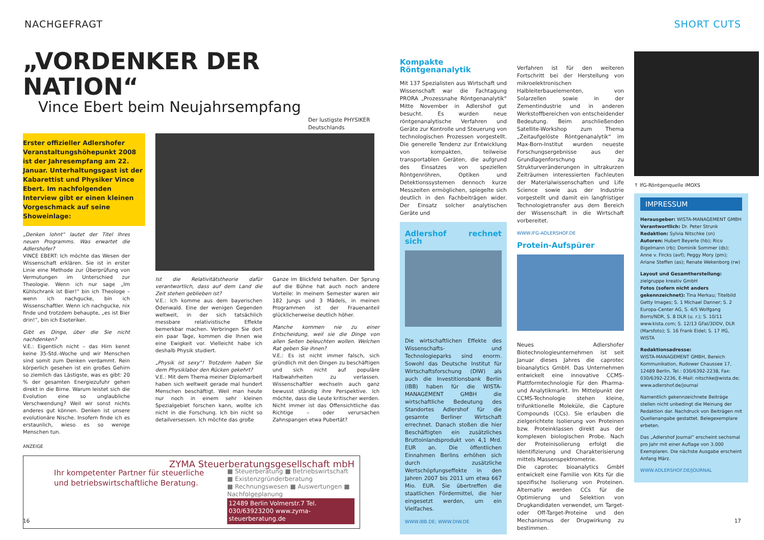NACHGEFRAGT SHORT CUTS
„VORDENKER DER NATION“
Vince Ebert beim Neujahrsempfang
Der lustigste PHYSIKER Deutschlands
Erster offizieller Adlershofer Veranstaltungshöhepunkt 2008 ist der Jahresempfang am 22. Januar. Unterhaltungsgast ist der Kabarettist und Physiker Vince Ebert. Im nachfolgenden Interview gibt er einen kleinen Vorgeschmack auf seine Showeinlage:
„Denken lohnt“ lautet der Titel Ihres neuen Programms. Was erwartet die Adlershofer?
VINCE EBERT: Ich möchte das Wesen der Wissenschaft erklären. Sie ist in erster Linie eine Methode zur Überprüfung von Vermutungen im Unterschied zur Theologie. Wenn ich nur sage „Im Kühlschrank ist Bier!“ bin ich Theologe – wenn ich nachgucke, bin ich Wissenschaftler. Wenn ich nachgucke, nix finde und trotzdem behaupte, „es ist Bier drin!“, bin ich Esoteriker.
Gibt es Dinge, über die Sie nicht nachdenken?
V.E.: Eigentlich nicht – das Hirn kennt keine 35-Std.-Woche und wir Menschen sind somit zum Denken verdammt. Rein körperlich gesehen ist ein großes Gehirn so ziemlich das Lästigste, was es gibt: 20 % der gesamten Energiezufuhr gehen direkt in die Birne. Warum leistet sich die Evolution eine so unglaubliche Verschwendung? Weil wir sonst nichts anderes gut können. Denken ist unsere evolutionäre Nische. Insofern finde ich es erstaunlich, wieso es so wenige Menschen tun.
Ist die Relativitätstheorie dafür verantwortlich, dass auf dem Land die Zeit stehen geblieben ist?
V.E.: Ich komme aus dem bayerischen Odenwald. Eine der wenigen Gegenden weltweit, in der sich tatsächlich messbare relativistische Effekte bemerkbar machen. Verbringen Sie dort ein paar Tage, kommen die Ihnen wie eine Ewigkeit vor. Vielleicht habe ich deshalb Physik studiert.
„Physik ist sexy“! Trotzdem haben Sie dem Physiklabor den Rücken gekehrt?
V.E.: Mit dem Thema meiner Diplomarbeit haben sich weltweit gerade mal hundert Menschen beschäftigt. Weil man heute nur noch in einem sehr kleinen Spezialgebiet forschen kann, wollte ich nicht in die Forschung. Ich bin nicht so detailversessen. Ich möchte das große
Ganze im Blickfeld behalten. Der Sprung auf die Bühne hat auch noch andere Vorteile: In meinem Semester waren wir 182 Jungs und 3 Mädels, in meinen Programmen ist der Frauenanteil glücklicherweise deutlich höher.
Manche kommen nie zu einer Entscheidung, weil sie die Dinge von allen Seiten beleuchten wollen. Welchen Rat geben Sie ihnen?
V.E.: Es ist nicht immer falsch, sich gründlich mit den Dingen zu beschäftigen und sich nicht auf populäre Halbwahrheiten zu verlassen. Wissenschaftler wechseln auch ganz bewusst ständig ihre Perspektive. Ich möchte, dass die Leute kritischer werden. Nicht immer ist das Offensichtliche das Richtige – oder verursachen Zahnspangen etwa Pubertät?
ANZEIGE
ZYMA Steuerberatungsgesellschaft mbH
Ihr kompetenter Partner für steuerliche und betriebswirtschaftliche Beratung.
■ Steuerberatung ■ Betriebswirtschaft ■ Existenzgründerberatung
■ Rechnungswesen ■ Auswertungen ■ Nachfolgeplanung
12489 Berlin Volmerstr.7 Tel. 030/63923200 www.zyma-steuerberatung.de
Kompakte Röntgenanalytik
Mit 137 Spezialisten aus Wirtschaft und Wissenschaft war die Fachtagung PRORA „Prozessnahe Röntgenanalytik“ Mitte November in Adlershof gut besucht. Es wurden neue röntgenanalytische Verfahren und Geräte zur Kontrolle und Steuerung von technologischen Prozessen vorgestellt. Die generelle Tendenz zur Entwicklung von kompakten, teilweise transportablen Geräten, die aufgrund des Einsatzes von speziellen Röntgenröhren, Optiken und Detektionssystemen dennoch kurze Messzeiten ermöglichen, spiegelte sich deutlich in den Fachbeiträgen wider. Der Einsatz solcher analytischen Geräte und
Adlershof rechnet sich
Die wirtschaftlichen Effekte des Wissenschafts- und Technologieparks sind enorm. Sowohl das Deutsche Institut für Wirtschaftsforschung (DIW) als auch die Investitionsbank Berlin (IBB) haben für die WISTA-MANAGEMENT GMBH die wirtschaftliche Bedeutung des Standortes Adlershof für die gesamte Berliner Wirtschaft errechnet. Danach stoßen die hier Beschäftigten ein zusätzliches Bruttoinlandsprodukt von 4,1 Mrd. EUR an. Die öffentlichen Einnahmen Berlins erhöhen sich durch zusätzliche Wertschöpfungseffekte in den Jahren 2007 bis 2011 um etwa 667 Mio. EUR. Sie übertreffen die staatlichen Fördermittel, die hier eingesetzt werden, um ein Vielfaches.
WWW.IBB.DE; WWW.DIW.DE
Verfahren ist für den weiteren Fortschritt bei der Herstellung von mikroelektronischen Halbleiterbauelementen, von Solarzellen sowie in der Zementindustrie und in anderen Werkstoffbereichen von entscheidender Bedeutung. Beim anschließenden Satellite-Workshop zum Thema „Zeitaufgelöste Röntgenanalytik“ im Max-Born-Institut wurden neueste Forschungsergebnisse aus der Grundlagenforschung zu Strukturveränderungen in ultrakurzen Zeiträumen interessierten Fachleuten der Materialwissenschaften und Life Science sowie aus der Industrie vorgestellt und damit ein langfristiger Technologietransfer aus dem Bereich der Wissenschaft in die Wirtschaft vorbereitet.
WWW.IFG-ADLERSHOF.DE
Protein-Aufspürer
Neues Adlershofer Biotechnologieunternehmen ist seit Januar dieses Jahres die caprotec bioanalytics GmbH. Das Unternehmen entwickelt eine innovative CCMS-Plattformtechnologie für den Pharma- und Analytikmarkt. Im Mittelpunkt der CCMS-Technologie stehen kleine, trifunktionelle Moleküle, die Capture Compounds (CCs). Sie erlauben die zielgerichtete Isolierung von Proteinen bzw. Proteinklassen direkt aus der komplexen biologischen Probe. Nach der Proteinisolierung erfolgt die Identifizierung und Charakterisierung mittels Massenspektrometrie.
Die caprotec bioanalytics GmbH entwickelt eine Familie von Kits für die spezifische Isolierung von Proteinen. Alternativ werden CCs für die Optimierung und Selektion von Drugkandidaten verwendet, um Target- oder Off-Target-Proteine und den Mechanismus der Drugwirkung zu bestimmen.
↑ IfG-Röntgenquelle iMOXS
IMPRESSUM
Herausgeber: WISTA-MANAGEMENT GMBH
Verantwortlich: Dr. Peter Strunk
Redaktion: Sylvia Nitschke (sn)
Autoren: Hubert Beyerle (hb); Rico Bigelmann (rb); Dominik Sommer (ds); Anne v. Fircks (avf); Peggy Mory (pm); Ariane Steffen (as); Renate Wekenborg (rw)
Layout und Gesamtherstellung: zielgruppe kreativ GmbH
Fotos (sofern nicht anders gekennzeichnet): Tina Merkau; Titelbild Getty Images; S. 1 Michael Danner; S. 2 Europa-Center AG, S. 4/5 Wolfgang Borrs/NDR, S. 8 DLR (u. r.); S. 10/11 www.kista.com; S. 12/13 GFaI/3DDV, DLR (Marsfoto); S. 16 Frank Eidel; S. 17 IfG, WISTA
Redaktionsadresse:
WISTA-MANAGEMENT GMBH, Bereich Kommunikation, Rudower Chaussee 17, 12489 Berlin, Tel.: 030/6392-2238, Fax: 030/6392-2236, E-Mail: nitschke@wista.de; www.adlershof.de/journal
Namentlich gekennzeichnete Beiträge stellen nicht unbedingt die Meinung der Redaktion dar. Nachdruck von Beiträgen mit Quellenangabe gestattet. Belegexemplare erbeten.
Das „Adlershof Journal“ erscheint sechsmal pro Jahr mit einer Auflage von 3.000 Exemplaren. Die nächste Ausgabe erscheint Anfang März.
WWW.ADLERSHOF.DE/JOURNAL
16 17